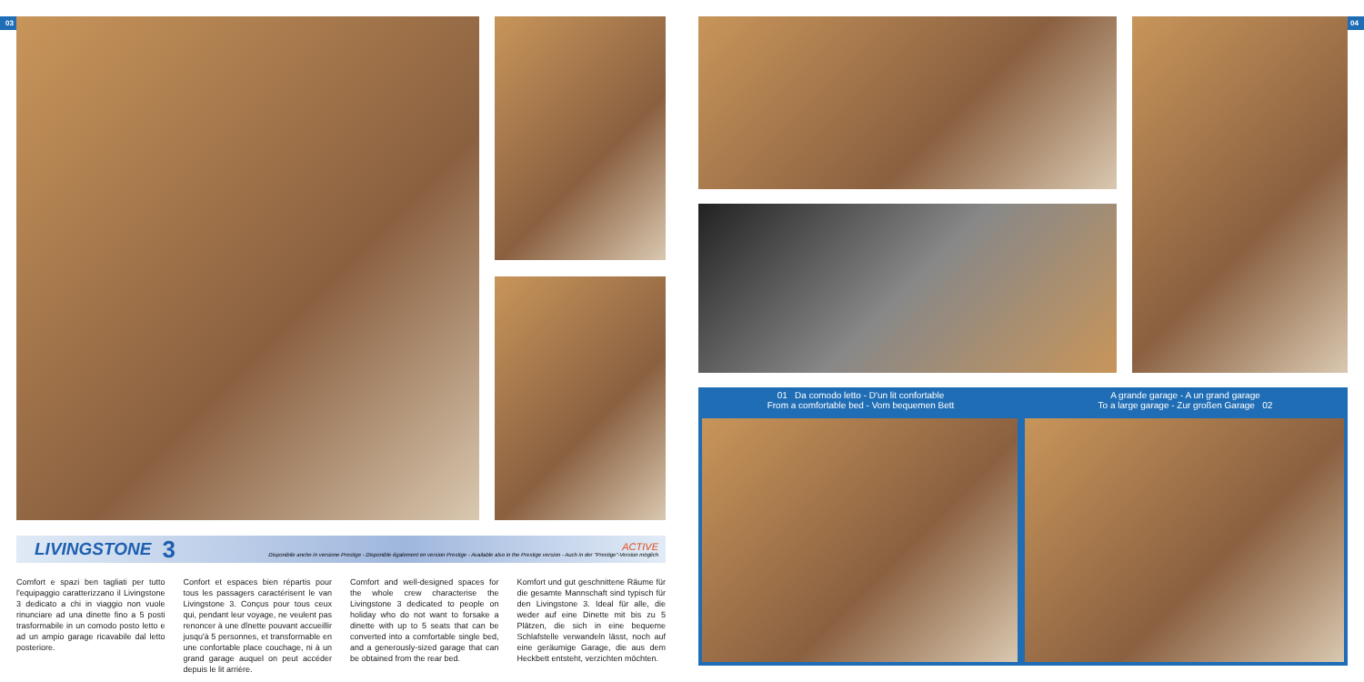03 04
LIVINGSTONE
3 ACTIVE
Disponibile anche in versione Prestige - Disponible également en version Prestige - Available also in the Prestige version - Auch in der "Prestige"-Version möglich
Comfort e spazi ben tagliati per tutto l'equipaggio caratterizzano il Livingstone 3 dedicato a chi in viaggio non vuole rinunciare ad una dinette fino a 5 posti trasformabile in un comodo posto letto e ad un ampio garage ricavabile dal letto posteriore.
Confort et espaces bien répartis pour tous les passagers caractérisent le van Livingstone 3. Conçus pour tous ceux qui, pendant leur voyage, ne veulent pas renoncer à une dînette pouvant accueillir jusqu'à 5 personnes, et transformable en une confortable place couchage, ni à un grand garage auquel on peut accéder depuis le lit arrière.
Comfort and well-designed spaces for the whole crew characterise the Livingstone 3 dedicated to people on holiday who do not want to forsake a dinette with up to 5 seats that can be converted into a comfortable single bed, and a generously-sized garage that can be obtained from the rear bed.
Komfort und gut geschnittene Räume für die gesamte Mannschaft sind typisch für den Livingstone 3. Ideal für alle, die weder auf eine Dinette mit bis zu 5 Plätzen, die sich in eine bequeme Schlafstelle verwandeln lässt, noch auf eine geräumige Garage, die aus dem Heckbett entsteht, verzichten möchten.
01 Da comodo letto - D'un lit confortable
From a comfortable bed - Vom bequemen Bett
A grande garage - A un grand garage
To a large garage - Zur großen Garage 02